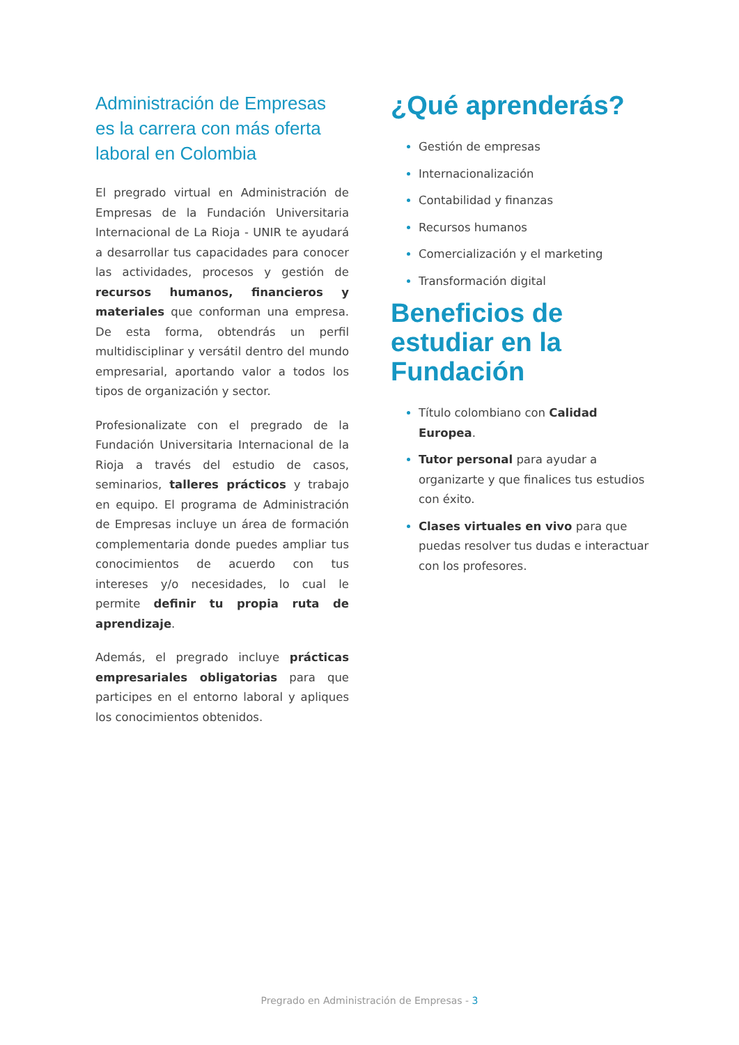Administración de Empresas es la carrera con más oferta laboral en Colombia
El pregrado virtual en Administración de Empresas de la Fundación Universitaria Internacional de La Rioja - UNIR te ayudará a desarrollar tus capacidades para conocer las actividades, procesos y gestión de recursos humanos, financieros y materiales que conforman una empresa. De esta forma, obtendrás un perfil multidisciplinar y versátil dentro del mundo empresarial, aportando valor a todos los tipos de organización y sector.
Profesionalizate con el pregrado de la Fundación Universitaria Internacional de la Rioja a través del estudio de casos, seminarios, talleres prácticos y trabajo en equipo. El programa de Administración de Empresas incluye un área de formación complementaria donde puedes ampliar tus conocimientos de acuerdo con tus intereses y/o necesidades, lo cual le permite definir tu propia ruta de aprendizaje.
Además, el pregrado incluye prácticas empresariales obligatorias para que participes en el entorno laboral y apliques los conocimientos obtenidos.
¿Qué aprenderás?
Gestión de empresas
Internacionalización
Contabilidad y finanzas
Recursos humanos
Comercialización y el marketing
Transformación digital
Beneficios de estudiar en la Fundación
Título colombiano con Calidad Europea.
Tutor personal para ayudar a organizarte y que finalices tus estudios con éxito.
Clases virtuales en vivo para que puedas resolver tus dudas e interactuar con los profesores.
Pregrado en Administración de Empresas - 3